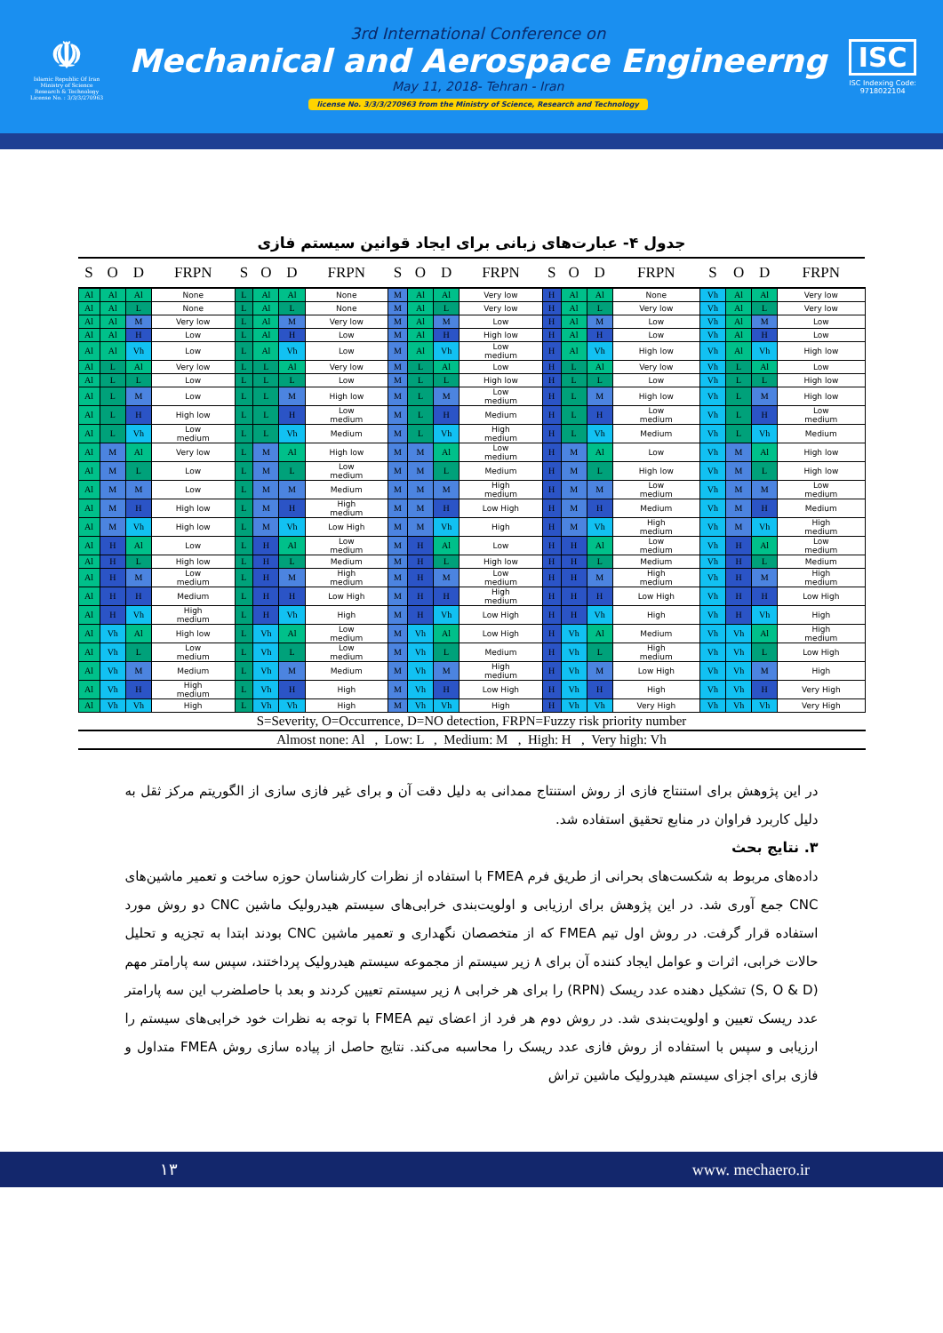☫
Islamic Republic Of Iran
Ministry of Science
Research & Technology
License No. : 3/3/3/270963
3rd International Conference on
Mechanical and Aerospace Engineerng
May 11, 2018- Tehran - Iran
license No. 3/3/3/270963 from the Ministry of Science, Research and Technology
ISC
ISC Indexing Code:
9718022104
جدول ۴- عبارت‌های زبانی برای ایجاد قوانین سیستم فازی
| S | O | D | FRPN | S | O | D | FRPN | S | O | D | FRPN | S | O | D | FRPN | S | O | D | FRPN |
| --- | --- | --- | --- | --- | --- | --- | --- | --- | --- | --- | --- | --- | --- | --- | --- | --- | --- | --- | --- |
| Al | Al | Al | None | L | Al | Al | None | M | Al | Al | Very low | H | Al | Al | None | Vh | Al | Al | Very low |
| Al | Al | L | None | L | Al | L | None | M | Al | L | Very low | H | Al | L | Very low | Vh | Al | L | Very low |
| Al | Al | M | Very low | L | Al | M | Very low | M | Al | M | Low | H | Al | M | Low | Vh | Al | M | Low |
| Al | Al | H | Low | L | Al | H | Low | M | Al | H | High low | H | Al | H | Low | Vh | Al | H | Low |
| Al | Al | Vh | Low | L | Al | Vh | Low | M | Al | Vh | Low medium | H | Al | Vh | High low | Vh | Al | Vh | High low |
| Al | L | Al | Very low | L | L | Al | Very low | M | L | Al | Low | H | L | Al | Very low | Vh | L | Al | Low |
| Al | L | L | Low | L | L | L | Low | M | L | L | High low | H | L | L | Low | Vh | L | L | High low |
| Al | L | M | Low | L | L | M | High low | M | L | M | Low medium | H | L | M | High low | Vh | L | M | High low |
| Al | L | H | High low | L | L | H | Low medium | M | L | H | Medium | H | L | H | Low medium | Vh | L | H | Low medium |
| Al | L | Vh | Low medium | L | L | Vh | Medium | M | L | Vh | High medium | H | L | Vh | Medium | Vh | L | Vh | Medium |
| Al | M | Al | Very low | L | M | Al | High low | M | M | Al | Low medium | H | M | Al | Low | Vh | M | Al | High low |
| Al | M | L | Low | L | M | L | Low medium | M | M | L | Medium | H | M | L | High low | Vh | M | L | High low |
| Al | M | M | Low | L | M | M | Medium | M | M | M | High medium | H | M | M | Low medium | Vh | M | M | Low medium |
| Al | M | H | High low | L | M | H | High medium | M | M | H | Low High | H | M | H | Medium | Vh | M | H | Medium |
| Al | M | Vh | High low | L | M | Vh | Low High | M | M | Vh | High | H | M | Vh | High medium | Vh | M | Vh | High medium |
| Al | H | Al | Low | L | H | Al | Low medium | M | H | Al | Low | H | H | Al | Low medium | Vh | H | Al | Low medium |
| Al | H | L | High low | L | H | L | Medium | M | H | L | High low | H | H | L | Medium | Vh | H | L | Medium |
| Al | H | M | Low medium | L | H | M | High medium | M | H | M | Low medium | H | H | M | High medium | Vh | H | M | High medium |
| Al | H | H | Medium | L | H | H | Low High | M | H | H | High medium | H | H | H | Low High | Vh | H | H | Low High |
| Al | H | Vh | High medium | L | H | Vh | High | M | H | Vh | Low High | H | H | Vh | High | Vh | H | Vh | High |
| Al | Vh | Al | High low | L | Vh | Al | Low medium | M | Vh | Al | Low High | H | Vh | Al | Medium | Vh | Vh | Al | High medium |
| Al | Vh | L | Low medium | L | Vh | L | Low medium | M | Vh | L | Medium | H | Vh | L | High medium | Vh | Vh | L | Low High |
| Al | Vh | M | Medium | L | Vh | M | Medium | M | Vh | M | High medium | H | Vh | M | Low High | Vh | Vh | M | High |
| Al | Vh | H | High medium | L | Vh | H | High | M | Vh | H | Low High | H | Vh | H | High | Vh | Vh | H | Very High |
| Al | Vh | Vh | High | L | Vh | Vh | High | M | Vh | Vh | High | H | Vh | Vh | Very High | Vh | Vh | Vh | Very High |
S=Severity, O=Occurrence, D=NO detection, FRPN=Fuzzy risk priority number
Almost none: Al , Low: L , Medium: M , High: H , Very high: Vh
در این پژوهش برای استنتاج فازی از روش استنتاج ممدانی به دلیل دقت آن و برای غیر فازی سازی از الگوریتم مرکز ثقل به دلیل کاربرد فراوان در منابع تحقیق استفاده شد.
۳. نتایج بحث
داده‌های مربوط به شکست‌های بحرانی از طریق فرم FMEA با استفاده از نظرات کارشناسان حوزه ساخت و تعمیر ماشین‌های CNC جمع آوری شد. در این پژوهش برای ارزیابی و اولویت‌بندی خرابی‌های سیستم هیدرولیک ماشین CNC دو روش مورد استفاده قرار گرفت. در روش اول تیم FMEA که از متخصصان نگهداری و تعمیر ماشین CNC بودند ابتدا به تجزیه و تحلیل حالات خرابی، اثرات و عوامل ایجاد کننده آن برای ۸ زیر سیستم از مجموعه سیستم هیدرولیک پرداختند، سپس سه پارامتر مهم (S, O & D) تشکیل دهنده عدد ریسک (RPN) را برای هر خرابی ۸ زیر سیستم تعیین کردند و بعد با حاصلضرب این سه پارامتر عدد ریسک تعیین و اولویت‌بندی شد. در روش دوم هر فرد از اعضای تیم FMEA با توجه به نظرات خود خرابی‌های سیستم را ارزیابی و سپس با استفاده از روش فازی عدد ریسک را محاسبه می‌کند. نتایج حاصل از پیاده سازی روش FMEA متداول و فازی برای اجزای سیستم هیدرولیک ماشین تراش
۱۳ www. mechaero.ir